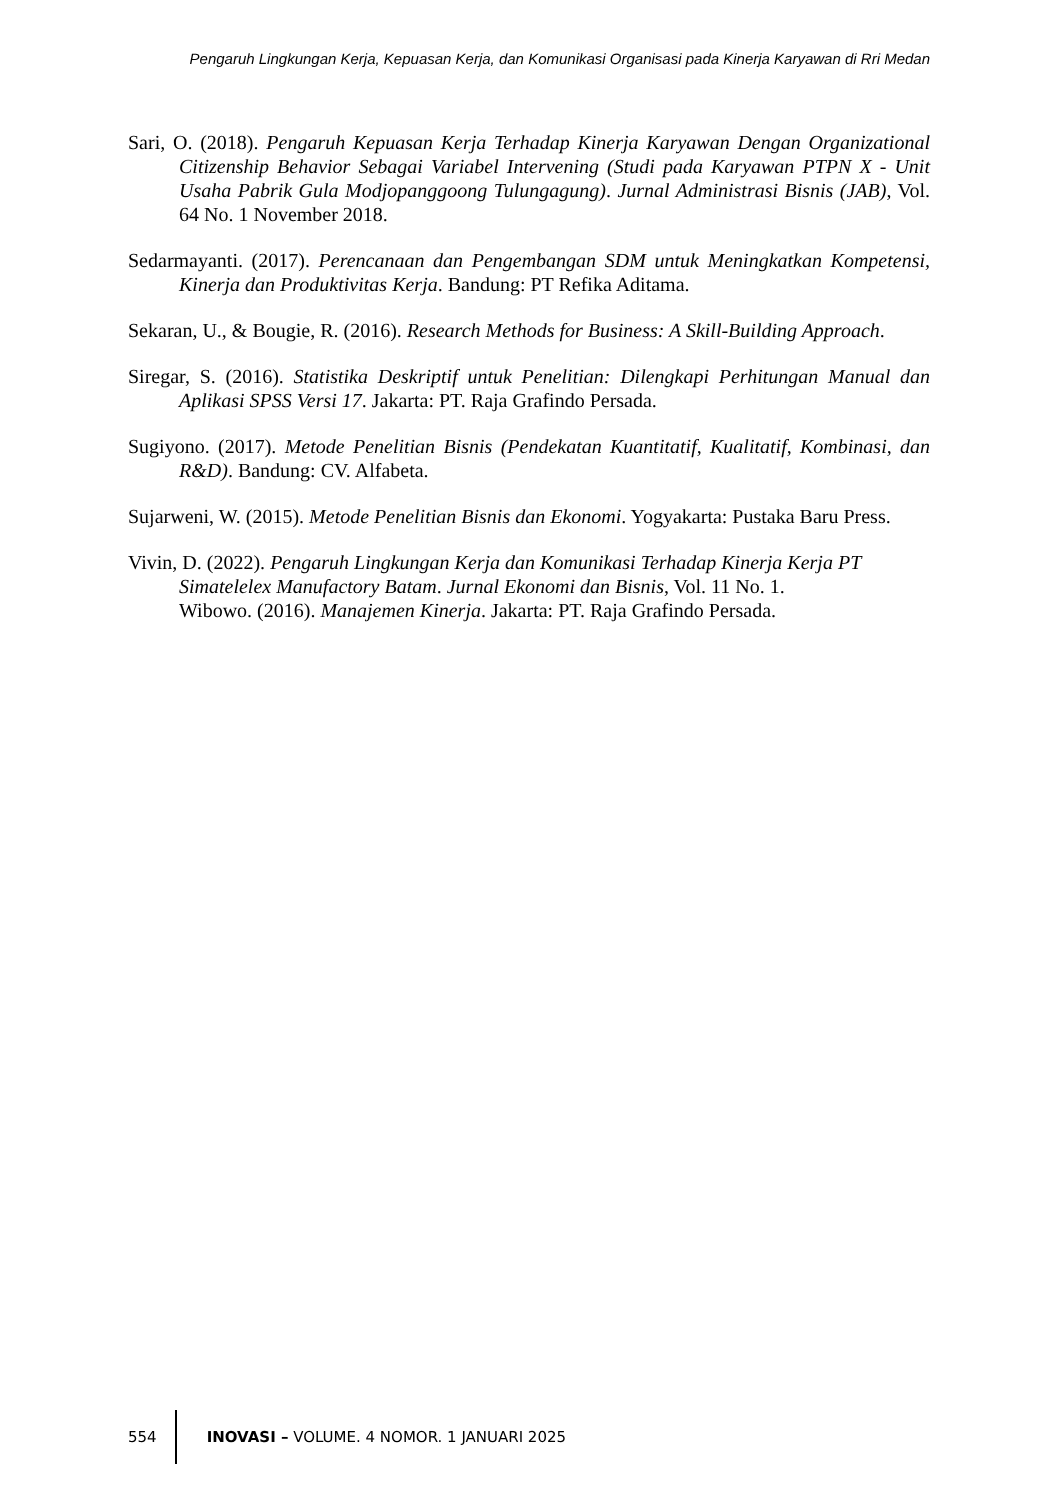Pengaruh Lingkungan Kerja, Kepuasan Kerja, dan Komunikasi Organisasi pada Kinerja Karyawan di Rri Medan
Sari, O. (2018). Pengaruh Kepuasan Kerja Terhadap Kinerja Karyawan Dengan Organizational Citizenship Behavior Sebagai Variabel Intervening (Studi pada Karyawan PTPN X - Unit Usaha Pabrik Gula Modjopanggoong Tulungagung). Jurnal Administrasi Bisnis (JAB), Vol. 64 No. 1 November 2018.
Sedarmayanti. (2017). Perencanaan dan Pengembangan SDM untuk Meningkatkan Kompetensi, Kinerja dan Produktivitas Kerja. Bandung: PT Refika Aditama.
Sekaran, U., & Bougie, R. (2016). Research Methods for Business: A Skill-Building Approach.
Siregar, S. (2016). Statistika Deskriptif untuk Penelitian: Dilengkapi Perhitungan Manual dan Aplikasi SPSS Versi 17. Jakarta: PT. Raja Grafindo Persada.
Sugiyono. (2017). Metode Penelitian Bisnis (Pendekatan Kuantitatif, Kualitatif, Kombinasi, dan R&D). Bandung: CV. Alfabeta.
Sujarweni, W. (2015). Metode Penelitian Bisnis dan Ekonomi. Yogyakarta: Pustaka Baru Press.
Vivin, D. (2022). Pengaruh Lingkungan Kerja dan Komunikasi Terhadap Kinerja Kerja PT Simatelelex Manufactory Batam. Jurnal Ekonomi dan Bisnis, Vol. 11 No. 1.
Wibowo. (2016). Manajemen Kinerja. Jakarta: PT. Raja Grafindo Persada.
554
INOVASI – VOLUME. 4 NOMOR. 1 JANUARI 2025